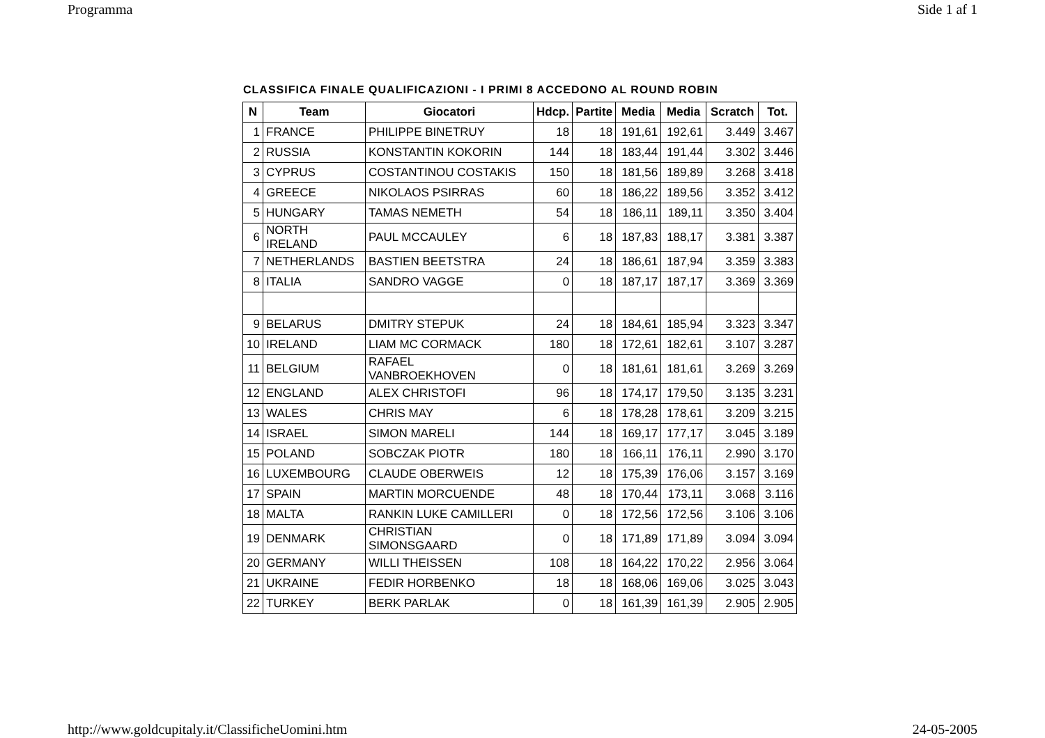Programma Side 1 af 1
CLASSIFICA FINALE QUALIFICAZIONI - I PRIMI 8 ACCEDONO AL ROUND ROBIN
| N | Team | Giocatori | Hdcp. | Partite | Media | Media | Scratch | Tot. |
| --- | --- | --- | --- | --- | --- | --- | --- | --- |
| 1 | FRANCE | PHILIPPE BINETRUY | 18 | 18 | 191,61 | 192,61 | 3.449 | 3.467 |
| 2 | RUSSIA | KONSTANTIN KOKORIN | 144 | 18 | 183,44 | 191,44 | 3.302 | 3.446 |
| 3 | CYPRUS | COSTANTINOU COSTAKIS | 150 | 18 | 181,56 | 189,89 | 3.268 | 3.418 |
| 4 | GREECE | NIKOLAOS PSIRRAS | 60 | 18 | 186,22 | 189,56 | 3.352 | 3.412 |
| 5 | HUNGARY | TAMAS NEMETH | 54 | 18 | 186,11 | 189,11 | 3.350 | 3.404 |
| 6 | NORTH IRELAND | PAUL MCCAULEY | 6 | 18 | 187,83 | 188,17 | 3.381 | 3.387 |
| 7 | NETHERLANDS | BASTIEN BEETSTRA | 24 | 18 | 186,61 | 187,94 | 3.359 | 3.383 |
| 8 | ITALIA | SANDRO VAGGE | 0 | 18 | 187,17 | 187,17 | 3.369 | 3.369 |
| 9 | BELARUS | DMITRY STEPUK | 24 | 18 | 184,61 | 185,94 | 3.323 | 3.347 |
| 10 | IRELAND | LIAM MC CORMACK | 180 | 18 | 172,61 | 182,61 | 3.107 | 3.287 |
| 11 | BELGIUM | RAFAEL VANBROEKHOVEN | 0 | 18 | 181,61 | 181,61 | 3.269 | 3.269 |
| 12 | ENGLAND | ALEX CHRISTOFI | 96 | 18 | 174,17 | 179,50 | 3.135 | 3.231 |
| 13 | WALES | CHRIS MAY | 6 | 18 | 178,28 | 178,61 | 3.209 | 3.215 |
| 14 | ISRAEL | SIMON MARELI | 144 | 18 | 169,17 | 177,17 | 3.045 | 3.189 |
| 15 | POLAND | SOBCZAK PIOTR | 180 | 18 | 166,11 | 176,11 | 2.990 | 3.170 |
| 16 | LUXEMBOURG | CLAUDE OBERWEIS | 12 | 18 | 175,39 | 176,06 | 3.157 | 3.169 |
| 17 | SPAIN | MARTIN MORCUENDE | 48 | 18 | 170,44 | 173,11 | 3.068 | 3.116 |
| 18 | MALTA | RANKIN LUKE CAMILLERI | 0 | 18 | 172,56 | 172,56 | 3.106 | 3.106 |
| 19 | DENMARK | CHRISTIAN SIMONSGAARD | 0 | 18 | 171,89 | 171,89 | 3.094 | 3.094 |
| 20 | GERMANY | WILLI THEISSEN | 108 | 18 | 164,22 | 170,22 | 2.956 | 3.064 |
| 21 | UKRAINE | FEDIR HORBENKO | 18 | 18 | 168,06 | 169,06 | 3.025 | 3.043 |
| 22 | TURKEY | BERK PARLAK | 0 | 18 | 161,39 | 161,39 | 2.905 | 2.905 |
http://www.goldcupitaly.it/ClassificheUomini.htm 24-05-2005